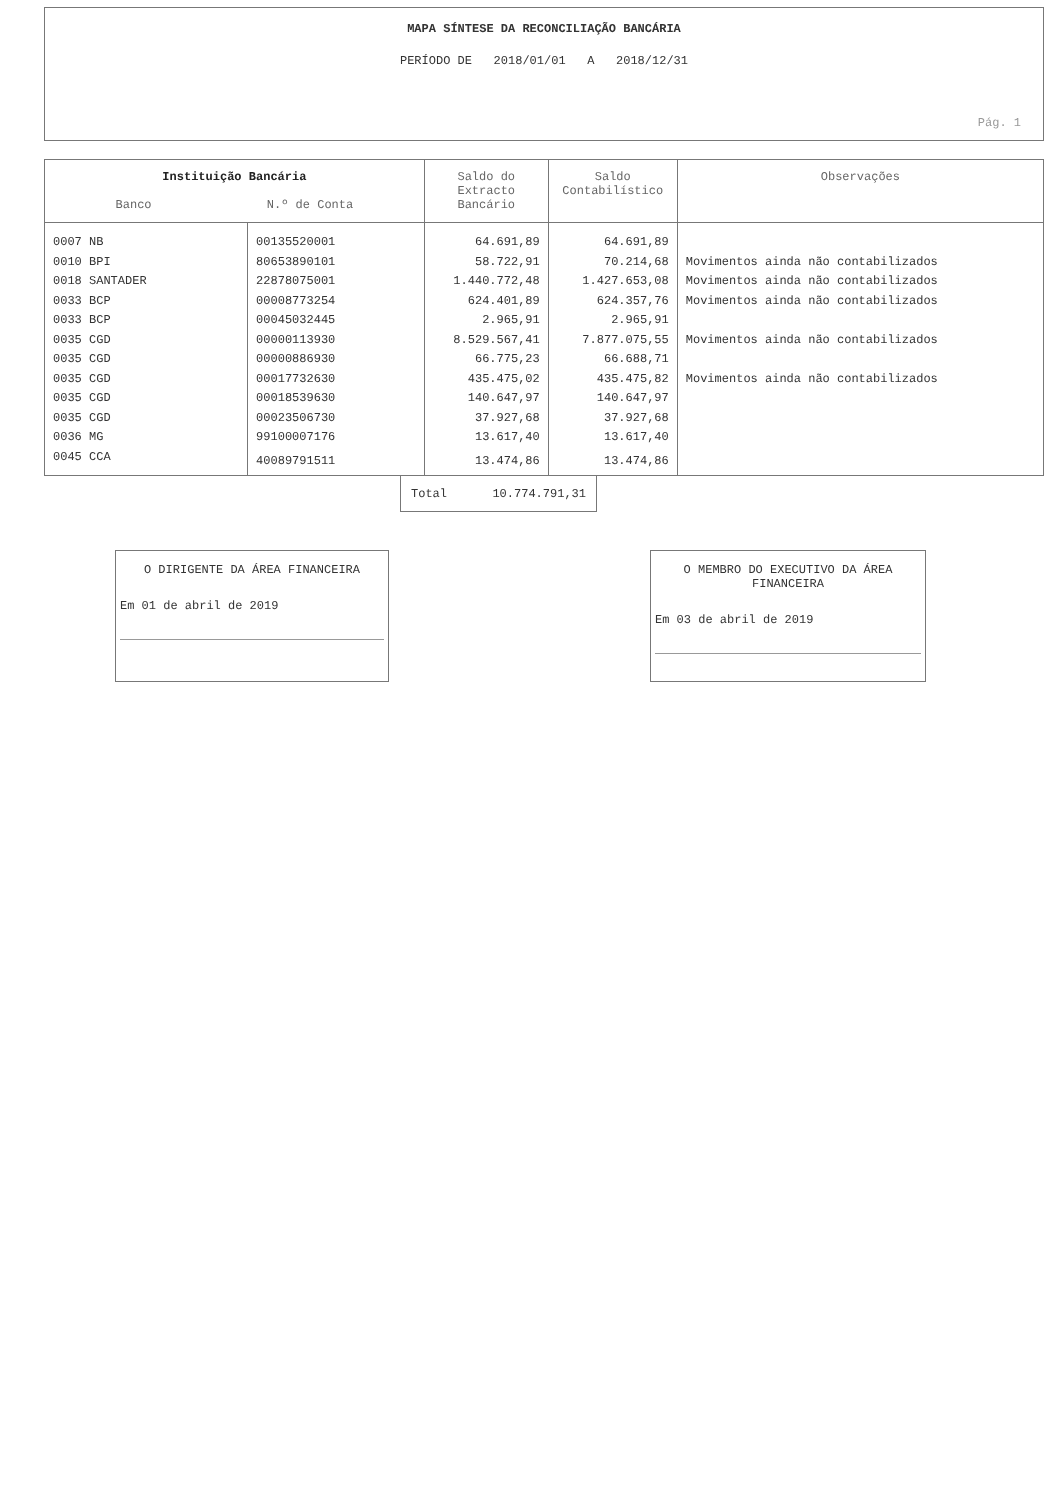MAPA SÍNTESE DA RECONCILIAÇÃO BANCÁRIA
PERÍODO DE 2018/01/01 A 2018/12/31
Pág. 1
| Instituição Bancária Banco N.º de Conta | | Saldo do Extracto Bancário | Saldo Contabilístico | Observações |
| --- | --- | --- | --- | --- |
| 0007 NB | 00135520001 | 64.691,89 | 64.691,89 | |
| 0010 BPI | 80653890101 | 58.722,91 | 70.214,68 | Movimentos ainda não contabilizados |
| 0018 SANTADER | 22878075001 | 1.440.772,48 | 1.427.653,08 | Movimentos ainda não contabilizados |
| 0033 BCP | 00008773254 | 624.401,89 | 624.357,76 | Movimentos ainda não contabilizados |
| 0033 BCP | 00045032445 | 2.965,91 | 2.965,91 | |
| 0035 CGD | 00000113930 | 8.529.567,41 | 7.877.075,55 | Movimentos ainda não contabilizados |
| 0035 CGD | 00000886930 | 66.775,23 | 66.688,71 | |
| 0035 CGD | 00017732630 | 435.475,02 | 435.475,82 | Movimentos ainda não contabilizados |
| 0035 CGD | 00018539630 | 140.647,97 | 140.647,97 | |
| 0035 CGD | 00023506730 | 37.927,68 | 37.927,68 | |
| 0036 MG | 99100007176 | 13.617,40 | 13.617,40 | |
| 0045 CCA | 40089791511 | 13.474,86 | 13.474,86 | |
| Total | 10.774.791,31 |
O DIRIGENTE DA ÁREA FINANCEIRA
Em 01 de abril de 2019
O MEMBRO DO EXECUTIVO DA ÁREA FINANCEIRA
Em 03 de abril de 2019